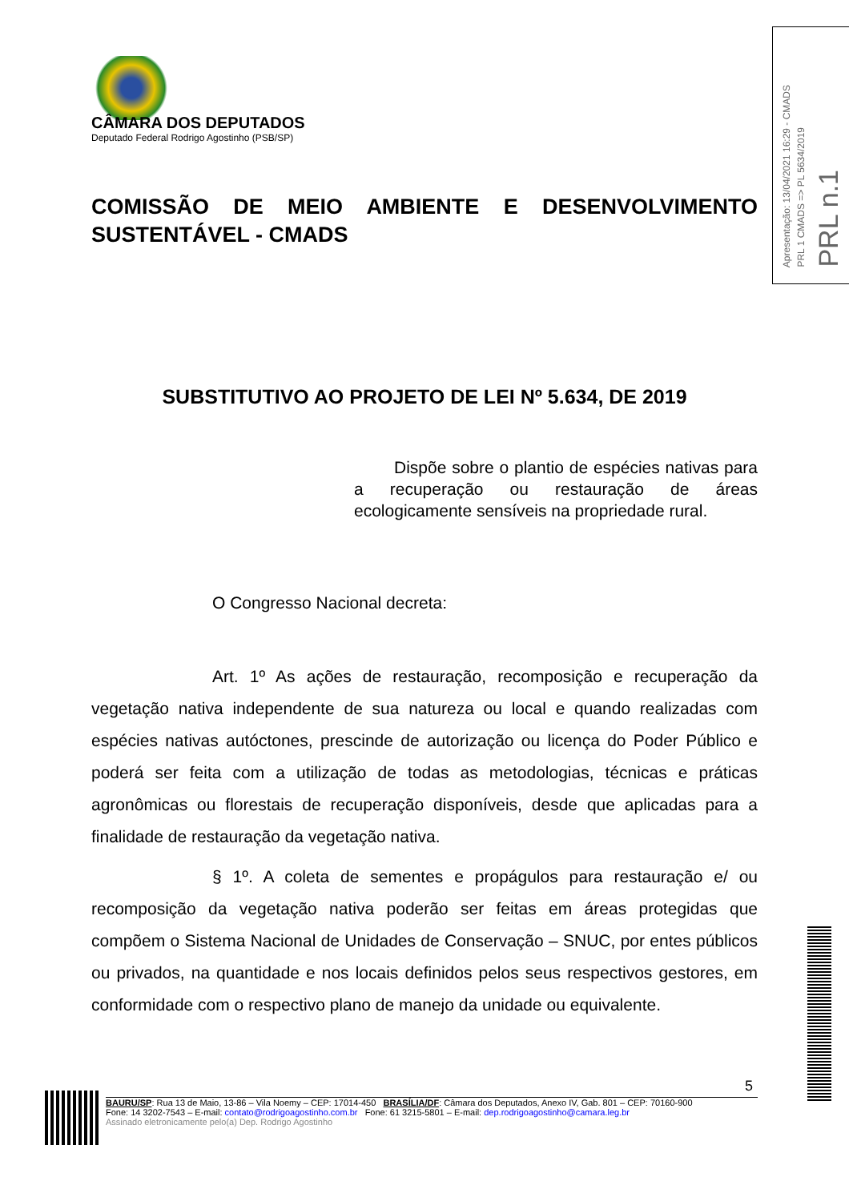Apresentação: 13/04/2021 16:29 - CMADS
PRL 1 CMADS => PL 5634/2019
PRL n.1
CÂMARA DOS DEPUTADOS
Deputado Federal Rodrigo Agostinho (PSB/SP)
COMISSÃO DE MEIO AMBIENTE E DESENVOLVIMENTO SUSTENTÁVEL - CMADS
SUBSTITUTIVO AO PROJETO DE LEI Nº 5.634, DE 2019
Dispõe sobre o plantio de espécies nativas para a recuperação ou restauração de áreas ecologicamente sensíveis na propriedade rural.
O Congresso Nacional decreta:
Art. 1º As ações de restauração, recomposição e recuperação da vegetação nativa independente de sua natureza ou local e quando realizadas com espécies nativas autóctones, prescinde de autorização ou licença do Poder Público e poderá ser feita com a utilização de todas as metodologias, técnicas e práticas agronômicas ou florestais de recuperação disponíveis, desde que aplicadas para a finalidade de restauração da vegetação nativa.
§ 1º. A coleta de sementes e propágulos para restauração e/ ou recomposição da vegetação nativa poderão ser feitas em áreas protegidas que compõem o Sistema Nacional de Unidades de Conservação – SNUC, por entes públicos ou privados, na quantidade e nos locais definidos pelos seus respectivos gestores, em conformidade com o respectivo plano de manejo da unidade ou equivalente.
5
BAURU/SP: Rua 13 de Maio, 13-86 – Vila Noemy – CEP: 17014-450 BRASÍLIA/DF: Câmara dos Deputados, Anexo IV, Gab. 801 – CEP: 70160-900
Fone: 14 3202-7543 – E-mail: contato@rodrigoagostinho.com.br Fone: 61 3215-5801 – E-mail: dep.rodrigoagostinho@camara.leg.br
Assinado eletronicamente pelo(a) Dep. Rodrigo Agostinho